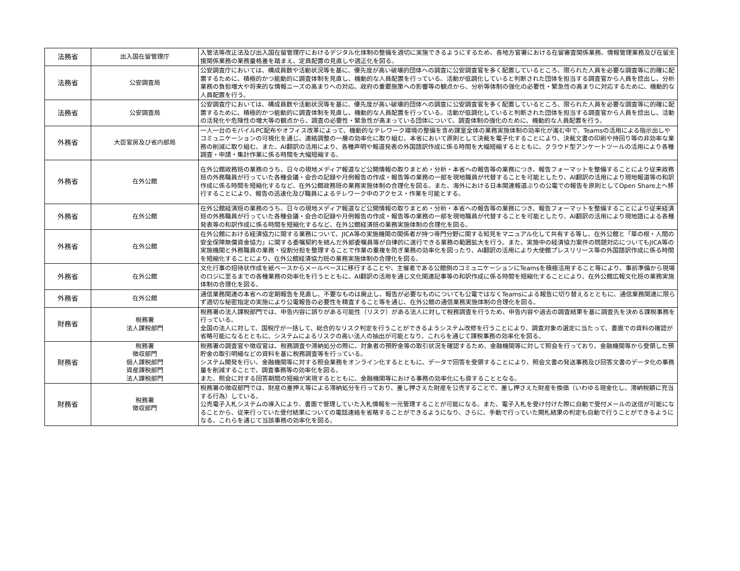| 法務省 | 出入国在留管理庁 | 入管法等改正法及び出入国在留管理庁におけるデジタル化体制の整備を適切に実施できるようにするため、各地方官署における在留審査関係業務、情報管理業務及び在留支援関係業務の業務量格差を踏まえ、定員配置の見直しや適正化を図る。 |
| 法務省 | 公安調査局 | 公安調査庁においては、構成員数や活動状況等を基に、優先度が高い破壊的団体への調査に公安調査官を多く配置しているところ、限られた人員を必要な調査等に的確に配置するために、積極的かつ能動的に調査体制を見直し、機動的な人員配置を行っている。活動が低調化していると判断された団体を担当する調査官から人員を捻出し、分析業務の負担増大や将来的な情報ニーズの高まりへの対応、政府の重要施策への影響等の観点から、分析等体制の強化の必要性・緊急性の高まりに対応するために、機動的な人員配置を行う。 |
| 法務省 | 公安調査局 | 公安調査庁においては、構成員数や活動状況等を基に、優先度が高い破壊的団体への調査に公安調査官を多く配置しているところ、限られた人員を必要な調査等に的確に配置するために、積極的かつ能動的に調査体制を見直し、機動的な人員配置を行っている。活動が低調化していると判断された団体を担当する調査官から人員を捻出し、活動の活発化や危険性の増大等の観点から、調査の必要性・緊急性が高まっている団体について、調査体制の強化のために、機動的な人員配置を行う。 |
| 外務省 | 大臣官房及び省内部局 | 一人一台のモバイルPC配布やオフィス改革によって、機動的なテレワーク環境の整備を含め課室全体の業務実施体制の効率化が進む中で、Teamsの活用による指示出しやコミュニケーションの可視化を通じ、連絡調整の一層の効率化に取り組む。本省において原則として決裁を電子化することにより、決裁文書の印刷や持回り等の非効率な業務の削減に取り組む。また、AI翻訳の活用により、各種声明や報道発表の外国語訳作成に係る時間を大幅短縮するとともに、クラウド型アンケートツールの活用により各種調査・申請・集計作業に係る時間を大幅短縮する。 |
| 外務省 | 在外公館 | 在外公館政務班の業務のうち、日々の現地メディア報道など公開情報の取りまとめ・分析・本省への報告等の業務につき、報告フォーマットを整備することにより従来政務班の外務職員が行っていた各種会議・会合の記録や月例報告の作成・報告等の業務の一部を現地職員が代替することを可能としたり、AI翻訳の活用により現地報道等の和訳作成に係る時間を短縮化するなど、在外公館政務班の業務実施体制の合理化を図る。また、海外における日本関連報道ぶりの公電での報告を原則としてOpen Share上へ移行することにより、報告の迅速化及び職員によるテレワーク中のアクセス・作業を可能とする。 |
| 外務省 | 在外公館 | 在外公館経済班の業務のうち、日々の現地メディア報道など公開情報の取りまとめ・分析・本省への報告等の業務につき、報告フォーマットを整備することにより従来経済班の外務職員が行っていた各種会議・会合の記録や月例報告の作成・報告等の業務の一部を現地職員が代替することを可能としたり、AI翻訳の活用により現地語による各種発表等の和訳作成に係る時間を短縮化するなど、在外公館経済班の業務実施体制の合理化を図る。 |
| 外務省 | 在外公館 | 在外公館における経済協力に関する業務について、JICA等の実施機関の関係者が持つ専門分野に関する知見をマニュアル化して共有する等し、在外公館と「草の根・人間の安全保障無償資金協力」に関する委嘱契約を結んだ外部委嘱員等が自律的に遂行できる業務の範囲拡大を行う。また、実施中の経済協力案件の問題対応についてもJICA等の実施機関と外務職員の業務・役割分担を整理することで作業の重複を防ぎ業務の効率化を図ったり、AI翻訳の活用により大使館プレスリリース等の外国語訳作成に係る時間を短縮化することにより、在外公館経済協力班の業務実施体制の合理化を図る。 |
| 外務省 | 在外公館 | 文化行事の招待状作成を紙ベースからメールベースに移行することや、主催者である公館側のコミュニケーションにTeamsを積極活用すること等により、事前準備から現場のロジに至るまでの各種業務の効率化を行うとともに、AI翻訳の活用を通じ文化関連記事等の和訳作成に係る時間を短縮化することにより、在外公館広報文化班の業務実施体制の合理化を図る。 |
| 外務省 | 在外公館 | 通信業務関連の本省への定期報告を見直し、不要なものは廃止し、報告が必要なものについても公電ではなくTeamsによる報告に切り替えるとともに、通信業務関連に限らず適切な秘密指定の実施により公電報告の必要性を精査すること等を通じ、在外公館の通信業務実施体制の合理化を図る。 |
| 財務省 | 税務署 法人課税部門 | 税務署の法人課税部門では、申告内容に誤りがある可能性（リスク）がある法人に対して税務調査を行うため、申告内容や過去の調査結果を基に調査先を決める課税事務を行っている。 全国の法人に対して、国税庁が一括して、総合的なリスク判定を行うことができるようシステム改修を行うことにより、調査対象の選定に当たって、書面での資料の確認が省略可能になるとともに、システムによるリスクの高い法人の抽出が可能となり、これらを通じて課税事務の効率化を図る。 |
| 財務省 | 税務署 徴収部門 個人課税部門 資産課税部門 法人課税部門 | 税務署の調査官や徴収官は、税務調査や滞納処分の際に、対象者の預貯金等の取引状況を確認するため、金融機関等に対して照会を行っており、金融機関等から受領した預貯金の取引明細などの資料を基に税務調査等を行っている。 システム開発を行い、金融機関等に対する照会業務をオンライン化するとともに、データで回答を受領することにより、照会文書の発送事務及び回答文書のデータ化の事務量を削減することで、調査事務等の効率化を図る。 また、照会に対する回答期間の短縮が実現するとともに、金融機関等における事務の効率化にも資することとなる。 |
| 財務省 | 税務署 徴収部門 | 税務署の徴収部門では、財産の差押え等による滞納処分を行っており、差し押さえた財産を公売することで、差し押さえた財産を換価（いわゆる現金化し、滞納税額に充当する行為）している。 公売電子入札システムの導入により、書面で管理していた入札情報を一元管理することが可能になる。また、電子入札を受け付けた際に自動で受付メールの送信が可能になることから、従来行っていた受付結果についての電話連絡を省略することができるようになり、さらに、手動で行っていた開札結果の判定も自動で行うことができるようになる。これらを通じて当該事務の効率化を図る。 |